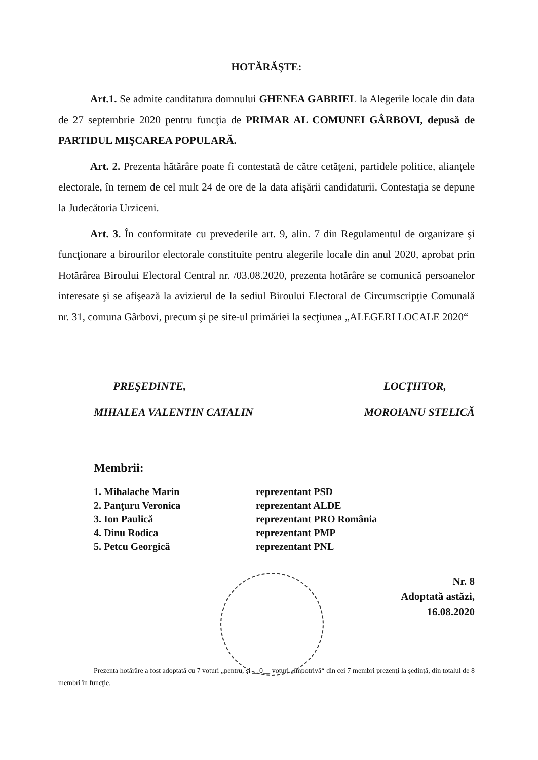HOTĂRĂŞTE:
Art.1. Se admite canditatura domnului GHENEA GABRIEL la Alegerile locale din data de 27 septembrie 2020 pentru funcţia de PRIMAR AL COMUNEI GÂRBOVI, depusă de PARTIDUL MIŞCAREA POPULARĂ.
Art. 2. Prezenta hătărâre poate fi contestată de către cetăţeni, partidele politice, alianţele electorale, în ternem de cel mult 24 de ore de la data afişării candidaturii. Contestaţia se depune la Judecătoria Urziceni.
Art. 3. În conformitate cu prevederile art. 9, alin. 7 din Regulamentul de organizare şi funcţionare a birourilor electorale constituite pentru alegerile locale din anul 2020, aprobat prin Hotărârea Biroului Electoral Central nr. /03.08.2020, prezenta hotărâre se comunică persoanelor interesate şi se afişează la avizierul de la sediul Biroului Electoral de Circumscripţie Comunală nr. 31, comuna Gârbovi, precum şi pe site-ul primăriei la secţiunea „ALEGERI LOCALE 2020“
PREŞEDINTE,
MIHALEA VALENTIN CATALIN
LOCŢIITOR,
MOROIANU STELICĂ
Membrii:
| 1. Mihalache Marin | reprezentant PSD |
| 2. Panţuru Veronica | reprezentant ALDE |
| 3. Ion Paulică | reprezentant PRO România |
| 4. Dinu Rodica | reprezentant PMP |
| 5. Petcu Georgică | reprezentant PNL |
Nr. 8
Adoptată astăzi,
16.08.2020
Prezenta hotărâre a fost adoptată cu 7 voturi „pentru, şi __0__ voturi „împotrivă“ din cei 7 membri prezenţi la şedinţă, din totalul de 8 membri în funcţie.